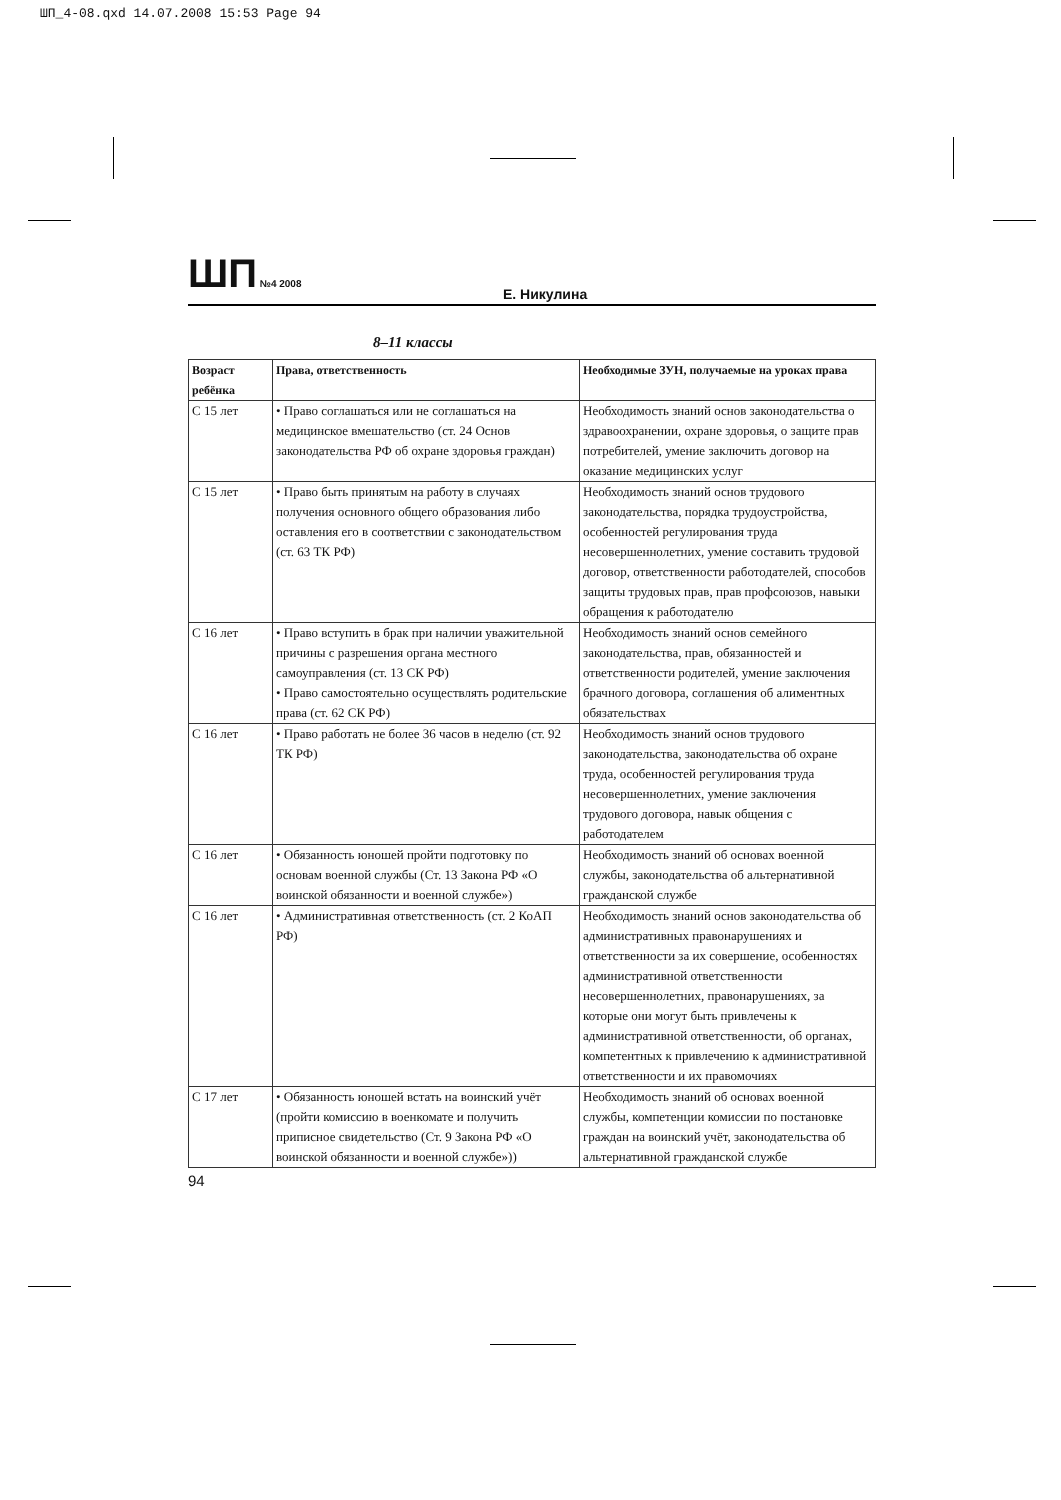ШП_4-08.qxd 14.07.2008 15:53 Page 94
ШП №4 2008
Е. Никулина
8–11 классы
| Возраст ребёнка | Права, ответственность | Необходимые ЗУН, получаемые на уроках права |
| --- | --- | --- |
| С 15 лет | • Право соглашаться или не соглашаться на медицинское вмешательство (ст. 24 Основ законодательства РФ об охране здоровья граждан) | Необходимость знаний основ законодательства о здравоохранении, охране здоровья, о защите прав потребителей, умение заключить договор на оказание медицинских услуг |
| С 15 лет | • Право быть принятым на работу в случаях получения основного общего образования либо оставления его в соответствии с законодательством (ст. 63 ТК РФ) | Необходимость знаний основ трудового законодательства, порядка трудоустройства, особенностей регулирования труда несовершеннолетних, умение составить трудовой договор, ответственности работодателей, способов защиты трудовых прав, прав профсоюзов, навыки обращения к работодателю |
| С 16 лет | • Право вступить в брак при наличии уважительной причины с разрешения органа местного самоуправления (ст. 13 СК РФ) • Право самостоятельно осуществлять родительские права (ст. 62 СК РФ) | Необходимость знаний основ семейного законодательства, прав, обязанностей и ответственности родителей, умение заключения брачного договора, соглашения об алиментных обязательствах |
| С 16 лет | • Право работать не более 36 часов в неделю (ст. 92 ТК РФ) | Необходимость знаний основ трудового законодательства, законодательства об охране труда, особенностей регулирования труда несовершеннолетних, умение заключения трудового договора, навык общения с работодателем |
| С 16 лет | • Обязанность юношей пройти подготовку по основам военной службы (Ст. 13 Закона РФ «О воинской обязанности и военной службе») | Необходимость знаний об основах военной службы, законодательства об альтернативной гражданской службе |
| С 16 лет | • Административная ответственность (ст. 2 КоАП РФ) | Необходимость знаний основ законодательства об административных правонарушениях и ответственности за их совершение, особенностях административной ответственности несовершеннолетних, правонарушениях, за которые они могут быть привлечены к административной ответственности, об органах, компетентных к привлечению к административной ответственности и их правомочиях |
| С 17 лет | • Обязанность юношей встать на воинский учёт (пройти комиссию в военкомате и получить приписное свидетельство (Ст. 9 Закона РФ «О воинской обязанности и военной службе»)) | Необходимость знаний об основах военной службы, компетенции комиссии по постановке граждан на воинский учёт, законодательства об альтернативной гражданской службе |
94